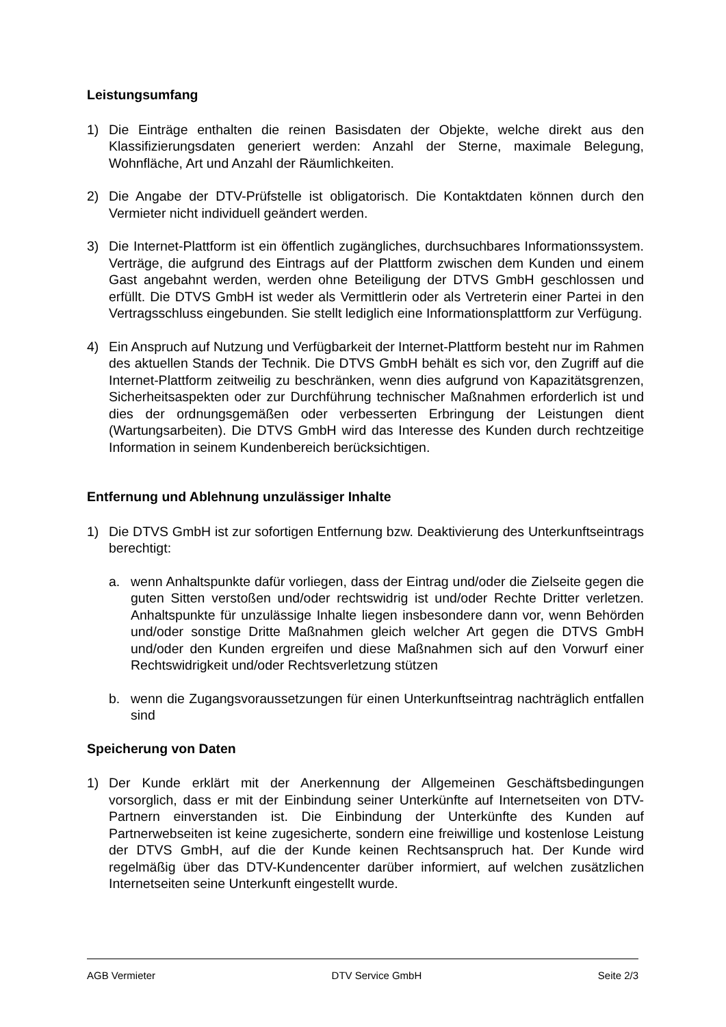Leistungsumfang
1) Die Einträge enthalten die reinen Basisdaten der Objekte, welche direkt aus den Klassifizierungsdaten generiert werden: Anzahl der Sterne, maximale Belegung, Wohnfläche, Art und Anzahl der Räumlichkeiten.
2) Die Angabe der DTV-Prüfstelle ist obligatorisch. Die Kontaktdaten können durch den Vermieter nicht individuell geändert werden.
3) Die Internet-Plattform ist ein öffentlich zugängliches, durchsuchbares Informations­system. Verträge, die aufgrund des Eintrags auf der Plattform zwischen dem Kun­den und einem Gast angebahnt werden, werden ohne Beteiligung der DTVS GmbH geschlossen und erfüllt. Die DTVS GmbH ist weder als Vermittlerin oder als Ver­treterin einer Partei in den Vertragsschluss eingebunden. Sie stellt lediglich eine Informationsplattform zur Verfügung.
4) Ein Anspruch auf Nutzung und Verfügbarkeit der Internet-Plattform besteht nur im Rahmen des aktuellen Stands der Technik. Die DTVS GmbH behält es sich vor, den Zugriff auf die Internet-Plattform zeitweilig zu beschränken, wenn dies auf­grund von Kapazitätsgrenzen, Sicherheitsaspekten oder zur Durchführung techni­scher Maßnahmen erforderlich ist und dies der ordnungsgemäßen oder verbesser­ten Erbringung der Leistungen dient (Wartungsarbeiten). Die DTVS GmbH wird das Interesse des Kunden durch rechtzeitige Information in seinem Kundenbereich be­rücksichtigen.
Entfernung und Ablehnung unzulässiger Inhalte
1) Die DTVS GmbH ist zur sofortigen Entfernung bzw. Deaktivierung des Unter­kunftseintrags berechtigt:
a. wenn Anhaltspunkte dafür vorliegen, dass der Eintrag und/oder die Zielseite gegen die guten Sitten verstoßen und/oder rechtswidrig ist und/oder Rechte Dritter verletzen. Anhaltspunkte für unzulässige Inhalte liegen insbesondere dann vor, wenn Behörden und/oder sonstige Dritte Maßnahmen gleich welcher Art gegen die DTVS GmbH und/oder den Kunden ergreifen und diese Maßnah­men sich auf den Vorwurf einer Rechtswidrigkeit und/oder Rechtsverletzung stützen
b. wenn die Zugangsvoraussetzungen für einen Unterkunftseintrag nachträglich entfallen sind
Speicherung von Daten
1) Der Kunde erklärt mit der Anerkennung der Allgemeinen Geschäftsbedingungen vorsorglich, dass er mit der Einbindung seiner Unterkünfte auf Internetseiten von DTV-Partnern einverstanden ist. Die Einbindung der Unterkünfte des Kunden auf Partnerwebseiten ist keine zugesicherte, sondern eine freiwillige und kostenlose Leistung der DTVS GmbH, auf die der Kunde keinen Rechtsanspruch hat. Der Kunde wird regelmäßig über das DTV-Kundencenter darüber informiert, auf wel­chen zusätzlichen Internetseiten seine Unterkunft eingestellt wurde.
AGB Vermieter DTV Service GmbH Seite 2/3